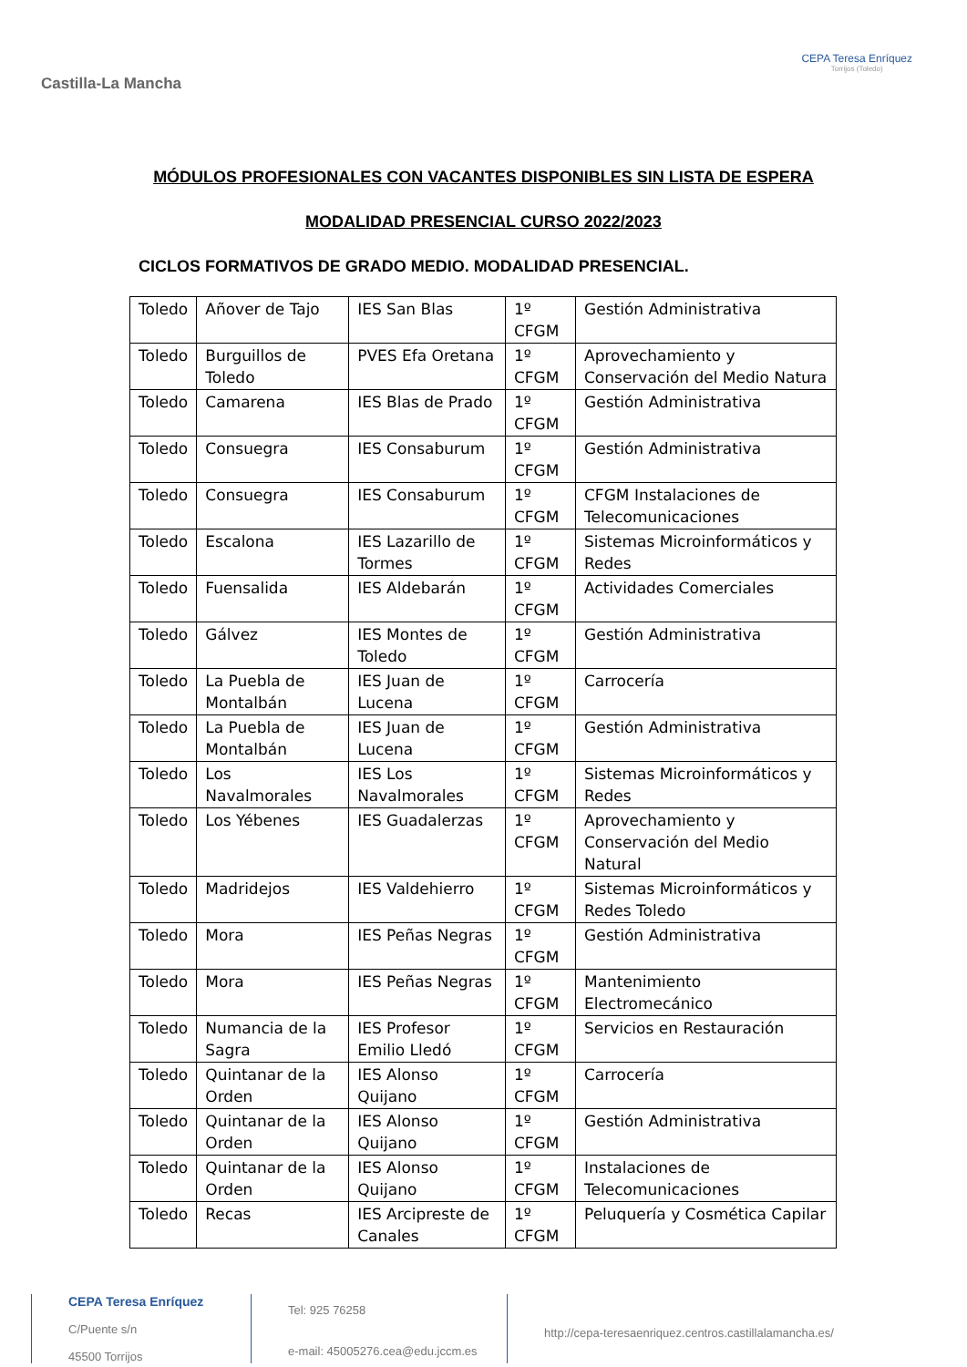Castilla-La Mancha
CEPA Teresa Enríquez
Torrijos (Toledo)
MÓDULOS PROFESIONALES CON VACANTES DISPONIBLES SIN LISTA DE ESPERA
MODALIDAD PRESENCIAL CURSO 2022/2023
CICLOS FORMATIVOS DE GRADO MEDIO. MODALIDAD PRESENCIAL.
| Toledo | Añover de Tajo | IES San Blas | 1º CFGM | Gestión Administrativa |
| Toledo | Burguillos de Toledo | PVES Efa Oretana | 1º CFGM | Aprovechamiento y Conservación del Medio Natura |
| Toledo | Camarena | IES Blas de Prado | 1º CFGM | Gestión Administrativa |
| Toledo | Consuegra | IES Consaburum | 1º CFGM | Gestión Administrativa |
| Toledo | Consuegra | IES Consaburum | 1º CFGM | CFGM Instalaciones de Telecomunicaciones |
| Toledo | Escalona | IES Lazarillo de Tormes | 1º CFGM | Sistemas Microinformáticos y Redes |
| Toledo | Fuensalida | IES Aldebarán | 1º CFGM | Actividades Comerciales |
| Toledo | Gálvez | IES Montes de Toledo | 1º CFGM | Gestión Administrativa |
| Toledo | La Puebla de Montalbán | IES Juan de Lucena | 1º CFGM | Carrocería |
| Toledo | La Puebla de Montalbán | IES Juan de Lucena | 1º CFGM | Gestión Administrativa |
| Toledo | Los Navalmorales | IES Los Navalmorales | 1º CFGM | Sistemas Microinformáticos y Redes |
| Toledo | Los Yébenes | IES Guadalerzas | 1º CFGM | Aprovechamiento y Conservación del Medio Natural |
| Toledo | Madridejos | IES Valdehierro | 1º CFGM | Sistemas Microinformáticos y Redes Toledo |
| Toledo | Mora | IES Peñas Negras | 1º CFGM | Gestión Administrativa |
| Toledo | Mora | IES Peñas Negras | 1º CFGM | Mantenimiento Electromecánico |
| Toledo | Numancia de la Sagra | IES Profesor Emilio Lledó | 1º CFGM | Servicios en Restauración |
| Toledo | Quintanar de la Orden | IES Alonso Quijano | 1º CFGM | Carrocería |
| Toledo | Quintanar de la Orden | IES Alonso Quijano | 1º CFGM | Gestión Administrativa |
| Toledo | Quintanar de la Orden | IES Alonso Quijano | 1º CFGM | Instalaciones de Telecomunicaciones |
| Toledo | Recas | IES Arcipreste de Canales | 1º CFGM | Peluquería y Cosmética Capilar |
CEPA Teresa Enríquez
C/Puente s/n
45500 Torrijos
Tel: 925 76258
e-mail: 45005276.cea@edu.jccm.es
http://cepa-teresaenriquez.centros.castillalamancha.es/